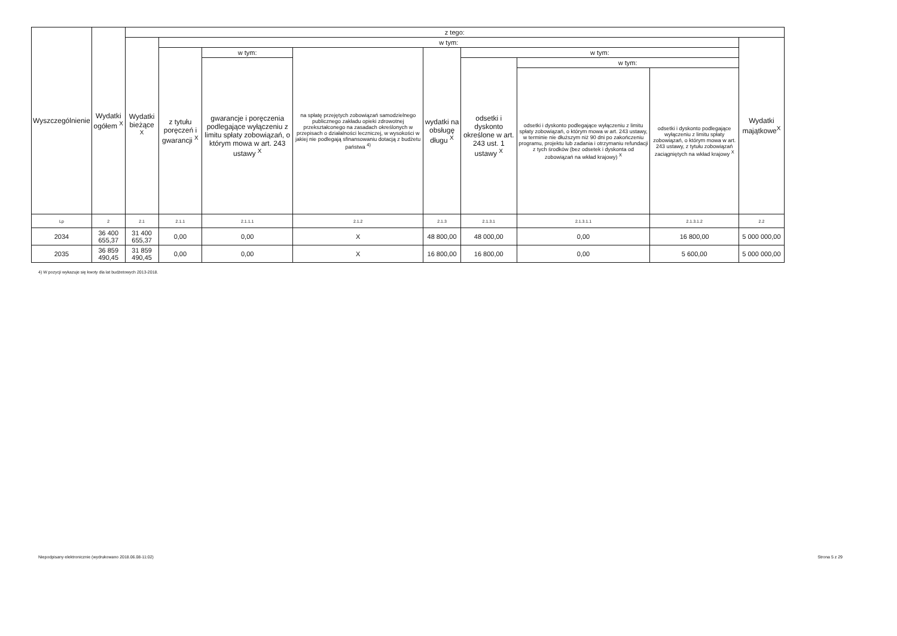| Wyszczególnienie | Wydatki ogółem <sup>X</sup> | z tego: | | | | | | | | |
| --- | --- | --- | --- | --- | --- | --- | --- | --- | --- | --- |
| | | Wydatki bieżące <sup>X</sup> | w tym: | | | | | | | Wydatki majątkowe<sup>X</sup> |
| | | | z tytułu poręczeń i gwarancji <sup>X</sup> | w tym: | na spłatę przejętych zobowiązań samodzielnego publicznego zakładu opieki zdrowotnej przekształconego na zasadach określonych w przepisach o działalności leczniczej, w wysokości w jakiej nie podlegają sfinansowaniu dotacją z budżetu państwa <sup>4)</sup> | wydatki na obsługę długu <sup>X</sup> | w tym: | | | |
| | | | | gwarancje i poręczenia podlegające wyłączeniu z limitu spłaty zobowiązań, o którym mowa w art. 243 ustawy <sup>X</sup> | | | odsetki i dyskonto określone w art. 243 ust. 1 ustawy <sup>X</sup> | w tym: | | |
| | | | | | | | | odsetki i dyskonto podlegające wyłączeniu z limitu spłaty zobowiązań, o którym mowa w art. 243 ustawy, w terminie nie dłuższym niż 90 dni po zakończeniu programu, projektu lub zadania i otrzymaniu refundacji z tych środków (bez odsetek i dyskonta od zobowiązań na wkład krajowy) <sup>X</sup> | odsetki i dyskonto podlegające wyłączeniu z limitu spłaty zobowiązań, o którym mowa w art. 243 ustawy, z tytułu zobowiązań zaciągniętych na wkład krajowy <sup>X</sup> | |
| Lp | 2 | 2.1 | 2.1.1 | 2.1.1.1 | 2.1.2 | 2.1.3 | 2.1.3.1 | 2.1.3.1.1 | 2.1.3.1.2 | 2.2 |
| 2034 | 36 400 655,37 | 31 400 655,37 | 0,00 | 0,00 | X | 48 800,00 | 48 000,00 | 0,00 | 16 800,00 | 5 000 000,00 |
| 2035 | 36 859 490,45 | 31 859 490,45 | 0,00 | 0,00 | X | 16 800,00 | 16 800,00 | 0,00 | 5 600,00 | 5 000 000,00 |
4) W pozycji wykazuje się kwoty dla lat budżetowych 2013-2018.
Niepodpisany elektronicznie (wydrukowano 2018.06.08-11:02) Strona 5 z 29